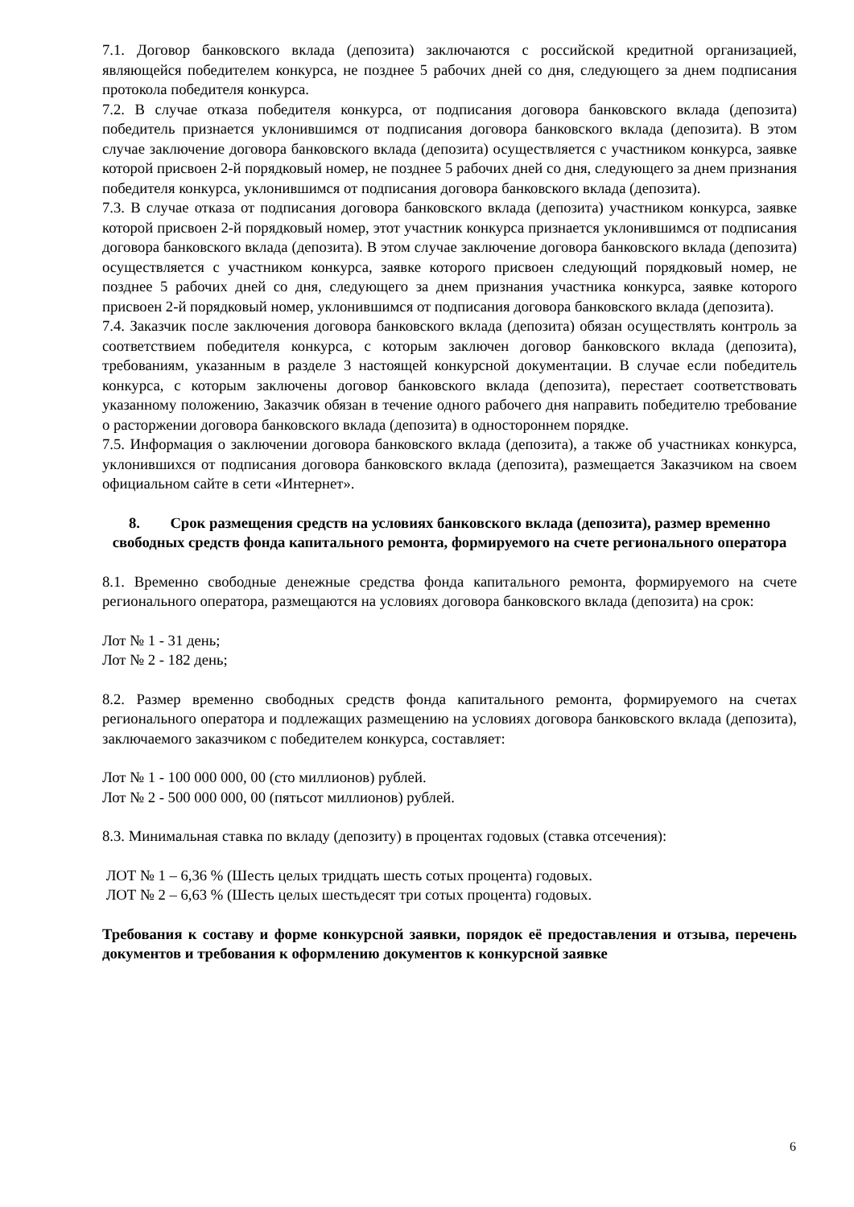7.1. Договор банковского вклада (депозита) заключаются с российской кредитной организацией, являющейся победителем конкурса, не позднее 5 рабочих дней со дня, следующего за днем подписания протокола победителя конкурса.
7.2. В случае отказа победителя конкурса, от подписания договора банковского вклада (депозита) победитель признается уклонившимся от подписания договора банковского вклада (депозита). В этом случае заключение договора банковского вклада (депозита) осуществляется с участником конкурса, заявке которой присвоен 2-й порядковый номер, не позднее 5 рабочих дней со дня, следующего за днем признания победителя конкурса, уклонившимся от подписания договора банковского вклада (депозита).
7.3. В случае отказа от подписания договора банковского вклада (депозита) участником конкурса, заявке которой присвоен 2-й порядковый номер, этот участник конкурса признается уклонившимся от подписания договора банковского вклада (депозита). В этом случае заключение договора банковского вклада (депозита) осуществляется с участником конкурса, заявке которого присвоен следующий порядковый номер, не позднее 5 рабочих дней со дня, следующего за днем признания участника конкурса, заявке которого присвоен 2-й порядковый номер, уклонившимся от подписания договора банковского вклада (депозита).
7.4. Заказчик после заключения договора банковского вклада (депозита) обязан осуществлять контроль за соответствием победителя конкурса, с которым заключен договор банковского вклада (депозита), требованиям, указанным в разделе 3 настоящей конкурсной документации. В случае если победитель конкурса, с которым заключены договор банковского вклада (депозита), перестает соответствовать указанному положению, Заказчик обязан в течение одного рабочего дня направить победителю требование о расторжении договора банковского вклада (депозита) в одностороннем порядке.
7.5. Информация о заключении договора банковского вклада (депозита), а также об участниках конкурса, уклонившихся от подписания договора банковского вклада (депозита), размещается Заказчиком на своем официальном сайте в сети «Интернет».
8. Срок размещения средств на условиях банковского вклада (депозита), размер временно свободных средств фонда капитального ремонта, формируемого на счете регионального оператора
8.1. Временно свободные денежные средства фонда капитального ремонта, формируемого на счете регионального оператора, размещаются на условиях договора банковского вклада (депозита) на срок:
Лот № 1 - 31 день;
Лот № 2 - 182 день;
8.2. Размер временно свободных средств фонда капитального ремонта, формируемого на счетах регионального оператора и подлежащих размещению на условиях договора банковского вклада (депозита), заключаемого заказчиком с победителем конкурса, составляет:
Лот № 1 - 100 000 000, 00 (сто миллионов) рублей.
Лот № 2 - 500 000 000, 00 (пятьсот миллионов) рублей.
8.3. Минимальная ставка по вкладу (депозиту) в процентах годовых (ставка отсечения):
ЛОТ № 1 – 6,36 % (Шесть целых тридцать шесть сотых процента) годовых.
ЛОТ № 2 – 6,63 % (Шесть целых шестьдесят три сотых процента) годовых.
Требования к составу и форме конкурсной заявки, порядок её предоставления и отзыва, перечень документов и требования к оформлению документов к конкурсной заявке
6